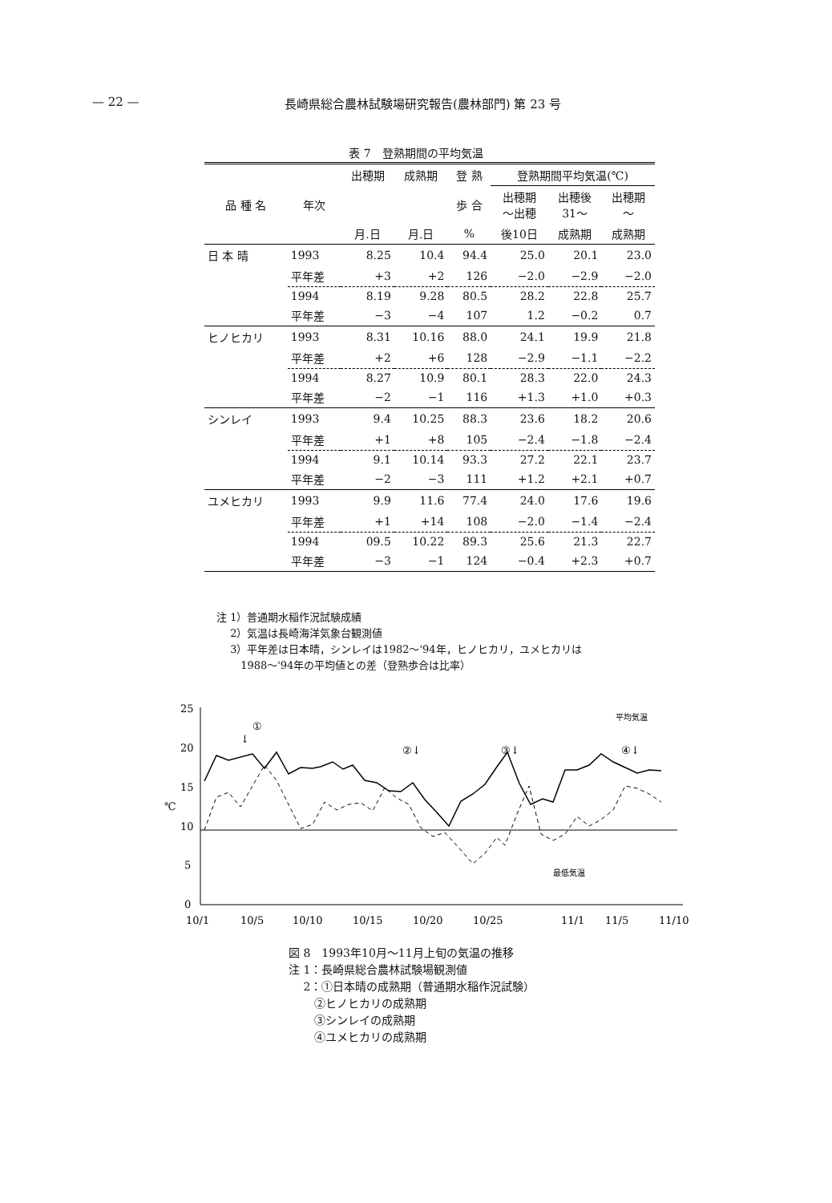— 22 — 長崎県総合農林試験場研究報告(農林部門) 第 23 号
表 7　登熟期間の平均気温
| 品 種 名 | 年次 | 出穂期 | 成熟期 | 登 熟 | 登熟期間平均気温(℃) | | |
| --- | --- | --- | --- | --- | --- | --- | --- |
| | | | | 歩 合 | 出穂期 ～出穂 | 出穂後 31～ | 出穂期 ～ |
| | | 月.日 | 月.日 | % | 後10日 | 成熟期 | 成熟期 |
| 日 本 晴 | 1993 | 8.25 | 10.4 | 94.4 | 25.0 | 20.1 | 23.0 |
| | 平年差 | +3 | +2 | 126 | −2.0 | −2.9 | −2.0 |
| | 1994 | 8.19 | 9.28 | 80.5 | 28.2 | 22.8 | 25.7 |
| | 平年差 | −3 | −4 | 107 | 1.2 | −0.2 | 0.7 |
| ヒノヒカリ | 1993 | 8.31 | 10.16 | 88.0 | 24.1 | 19.9 | 21.8 |
| | 平年差 | +2 | +6 | 128 | −2.9 | −1.1 | −2.2 |
| | 1994 | 8.27 | 10.9 | 80.1 | 28.3 | 22.0 | 24.3 |
| | 平年差 | −2 | −1 | 116 | +1.3 | +1.0 | +0.3 |
| シンレイ | 1993 | 9.4 | 10.25 | 88.3 | 23.6 | 18.2 | 20.6 |
| | 平年差 | +1 | +8 | 105 | −2.4 | −1.8 | −2.4 |
| | 1994 | 9.1 | 10.14 | 93.3 | 27.2 | 22.1 | 23.7 |
| | 平年差 | −2 | −3 | 111 | +1.2 | +2.1 | +0.7 |
| ユメヒカリ | 1993 | 9.9 | 11.6 | 77.4 | 24.0 | 17.6 | 19.6 |
| | 平年差 | +1 | +14 | 108 | −2.0 | −1.4 | −2.4 |
| | 1994 | 09.5 | 10.22 | 89.3 | 25.6 | 21.3 | 22.7 |
| | 平年差 | −3 | −1 | 124 | −0.4 | +2.3 | +0.7 |
注 1）普通期水稲作況試験成績
　 2）気温は長崎海洋気象台観測値
　 3）平年差は日本晴，シンレイは1982～'94年，ヒノヒカリ，ユメヒカリは
　　 1988～'94年の平均値との差（登熟歩合は比率）
25
20
15
℃
10
5
0
①
↓
②↓
③↓
④↓
平均気温
最低気温
10/1
10/5
10/10
10/15
10/20
10/25
11/1
11/5
11/10
図 8　1993年10月～11月上旬の気温の推移
注 1：長崎県総合農林試験場観測値
　 2：①日本晴の成熟期（普通期水稲作況試験）
　　 ②ヒノヒカリの成熟期
　　 ③シンレイの成熟期
　　 ④ユメヒカリの成熟期